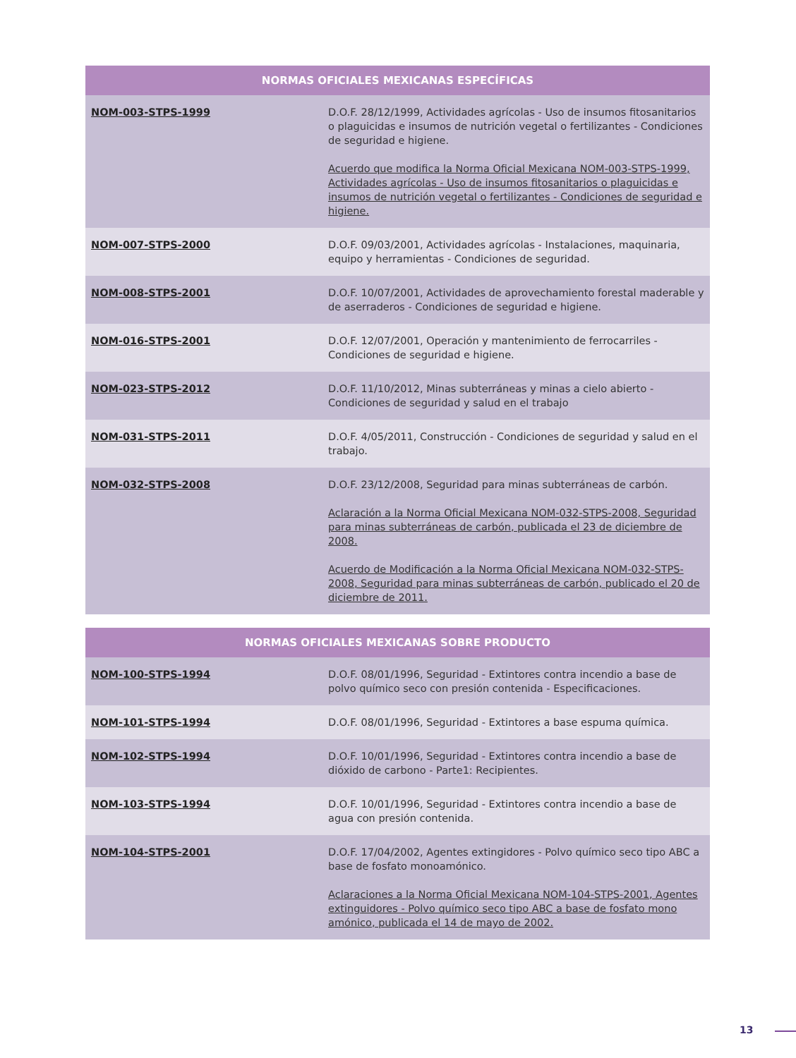| NORMAS OFICIALES MEXICANAS ESPECÍFICAS | |
| --- | --- |
| NOM-003-STPS-1999 | D.O.F. 28/12/1999, Actividades agrícolas - Uso de insumos fitosanitarios o plaguicidas e insumos de nutrición vegetal o fertilizantes - Condiciones de seguridad e higiene. Acuerdo que modifica la Norma Oficial Mexicana NOM-003-STPS-1999, Actividades agrícolas - Uso de insumos fitosanitarios o plaguicidas e insumos de nutrición vegetal o fertilizantes - Condiciones de seguridad e higiene. |
| NOM-007-STPS-2000 | D.O.F. 09/03/2001, Actividades agrícolas - Instalaciones, maquinaria, equipo y herramientas - Condiciones de seguridad. |
| NOM-008-STPS-2001 | D.O.F. 10/07/2001, Actividades de aprovechamiento forestal maderable y de aserraderos - Condiciones de seguridad e higiene. |
| NOM-016-STPS-2001 | D.O.F. 12/07/2001, Operación y mantenimiento de ferrocarriles - Condiciones de seguridad e higiene. |
| NOM-023-STPS-2012 | D.O.F. 11/10/2012, Minas subterráneas y minas a cielo abierto - Condiciones de seguridad y salud en el trabajo |
| NOM-031-STPS-2011 | D.O.F. 4/05/2011, Construcción - Condiciones de seguridad y salud en el trabajo. |
| NOM-032-STPS-2008 | D.O.F. 23/12/2008, Seguridad para minas subterráneas de carbón. Aclaración a la Norma Oficial Mexicana NOM-032-STPS-2008, Seguridad para minas subterráneas de carbón, publicada el 23 de diciembre de 2008. Acuerdo de Modificación a la Norma Oficial Mexicana NOM-032-STPS-2008, Seguridad para minas subterráneas de carbón, publicado el 20 de diciembre de 2011. |
| NORMAS OFICIALES MEXICANAS SOBRE PRODUCTO | |
| --- | --- |
| NOM-100-STPS-1994 | D.O.F. 08/01/1996, Seguridad - Extintores contra incendio a base de polvo químico seco con presión contenida - Especificaciones. |
| NOM-101-STPS-1994 | D.O.F. 08/01/1996, Seguridad - Extintores a base espuma química. |
| NOM-102-STPS-1994 | D.O.F. 10/01/1996, Seguridad - Extintores contra incendio a base de dióxido de carbono - Parte1: Recipientes. |
| NOM-103-STPS-1994 | D.O.F. 10/01/1996, Seguridad - Extintores contra incendio a base de agua con presión contenida. |
| NOM-104-STPS-2001 | D.O.F. 17/04/2002, Agentes extingidores - Polvo químico seco tipo ABC a base de fosfato monoamónico. Aclaraciones a la Norma Oficial Mexicana NOM-104-STPS-2001, Agentes extinguidores - Polvo químico seco tipo ABC a base de fosfato mono amónico, publicada el 14 de mayo de 2002. |
13